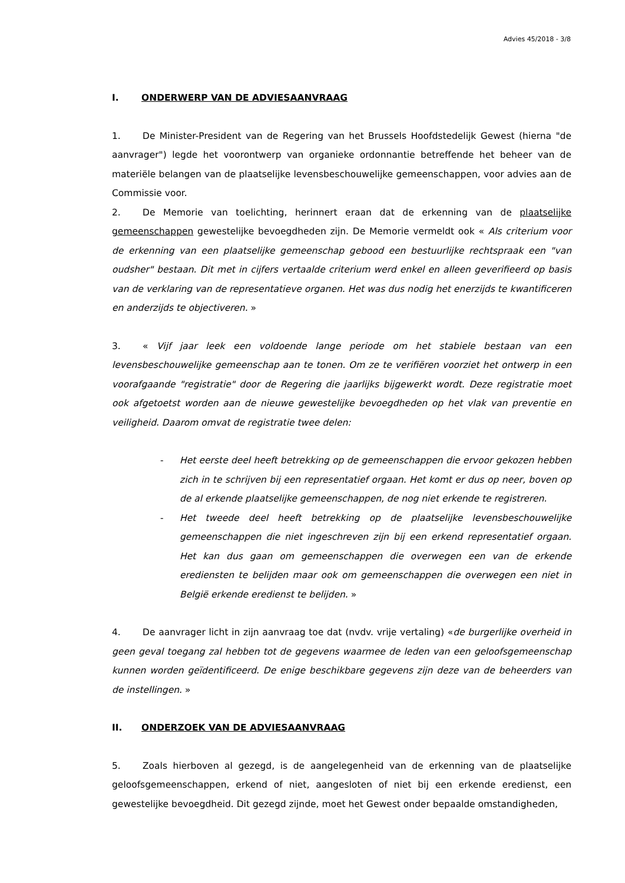Advies 45/2018 - 3/8
I. ONDERWERP VAN DE ADVIESAANVRAAG
1. De Minister-President van de Regering van het Brussels Hoofdstedelijk Gewest (hierna "de aanvrager") legde het voorontwerp van organieke ordonnantie betreffende het beheer van de materiële belangen van de plaatselijke levensbeschouwelijke gemeenschappen, voor advies aan de Commissie voor.
2. De Memorie van toelichting, herinnert eraan dat de erkenning van de plaatselijke gemeenschappen gewestelijke bevoegdheden zijn. De Memorie vermeldt ook « Als criterium voor de erkenning van een plaatselijke gemeenschap gebood een bestuurlijke rechtspraak een "van oudsher" bestaan. Dit met in cijfers vertaalde criterium werd enkel en alleen geverifieerd op basis van de verklaring van de representatieve organen. Het was dus nodig het enerzijds te kwantificeren en anderzijds te objectiveren. »
3. « Vijf jaar leek een voldoende lange periode om het stabiele bestaan van een levensbeschouwelijke gemeenschap aan te tonen. Om ze te verifiëren voorziet het ontwerp in een voorafgaande "registratie" door de Regering die jaarlijks bijgewerkt wordt. Deze registratie moet ook afgetoetst worden aan de nieuwe gewestelijke bevoegdheden op het vlak van preventie en veiligheid. Daarom omvat de registratie twee delen:
- Het eerste deel heeft betrekking op de gemeenschappen die ervoor gekozen hebben zich in te schrijven bij een representatief orgaan. Het komt er dus op neer, boven op de al erkende plaatselijke gemeenschappen, de nog niet erkende te registreren.
- Het tweede deel heeft betrekking op de plaatselijke levensbeschouwelijke gemeenschappen die niet ingeschreven zijn bij een erkend representatief orgaan. Het kan dus gaan om gemeenschappen die overwegen een van de erkende erediensten te belijden maar ook om gemeenschappen die overwegen een niet in België erkende eredienst te belijden. »
4. De aanvrager licht in zijn aanvraag toe dat (nvdv. vrije vertaling) «de burgerlijke overheid in geen geval toegang zal hebben tot de gegevens waarmee de leden van een geloofsgemeenschap kunnen worden geïdentificeerd. De enige beschikbare gegevens zijn deze van de beheerders van de instellingen. »
II. ONDERZOEK VAN DE ADVIESAANVRAAG
5. Zoals hierboven al gezegd, is de aangelegenheid van de erkenning van de plaatselijke geloofsgemeenschappen, erkend of niet, aangesloten of niet bij een erkende eredienst, een gewestelijke bevoegdheid. Dit gezegd zijnde, moet het Gewest onder bepaalde omstandigheden,